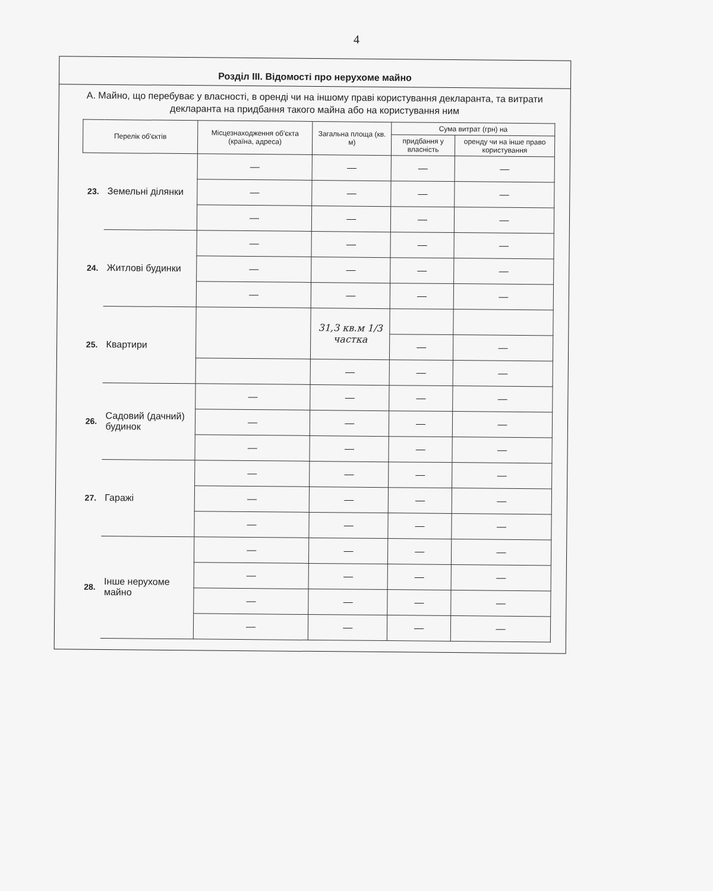4
Розділ III. Відомості про нерухоме майно
А. Майно, що перебуває у власності, в оренді чи на іншому праві користування декларанта, та витрати декларанта на придбання такого майна або на користування ним
| Перелік об'єктів | | Місцезнаходження об'єкта (країна, адреса) | Загальна площа (кв. м) | Сума витрат (грн) на | |
| --- | --- | --- | --- | --- | --- |
| | | | | придбання у власність | оренду чи на інше право користування |
| 23. | Земельні ділянки | — | — | — | — |
| | | — | — | — | — |
| | | — | — | — | — |
| 24. | Житлові будинки | — | — | — | — |
| | | — | — | — | — |
| | | — | — | — | — |
| 25. | Квартири | | 31,3 кв.м 1/3 частка | | |
| | | | | — | — |
| | | | — | — | — |
| 26. | Садовий (дачний) будинок | — | — | — | — |
| | | — | — | — | — |
| | | — | — | — | — |
| 27. | Гаражі | — | — | — | — |
| | | — | — | — | — |
| | | — | — | — | — |
| 28. | Інше нерухоме майно | — | — | — | — |
| | | — | — | — | — |
| | | — | — | — | — |
| | | — | — | — | — |